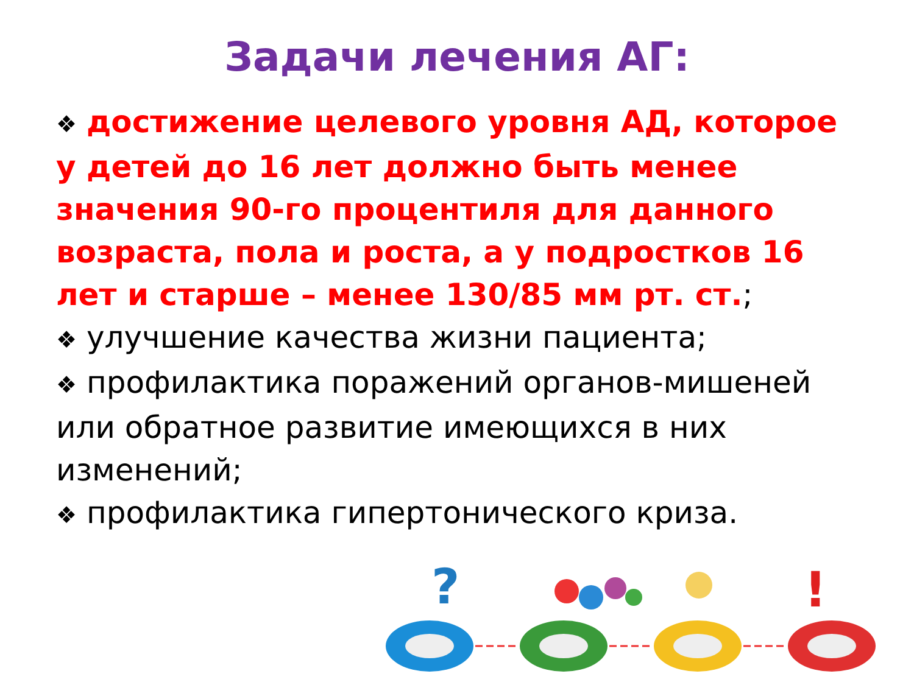Задачи лечения АГ:
❖ достижение целевого уровня АД, которое у детей до 16 лет должно быть менее значения 90-го процентиля для данного возраста, пола и роста, а у подростков 16 лет и старше – менее 130/85 мм рт. ст.;
❖ улучшение качества жизни пациента;
❖ профилактика поражений органов-мишеней или обратное развитие имеющихся в них изменений;
❖ профилактика гипертонического криза.
?
!